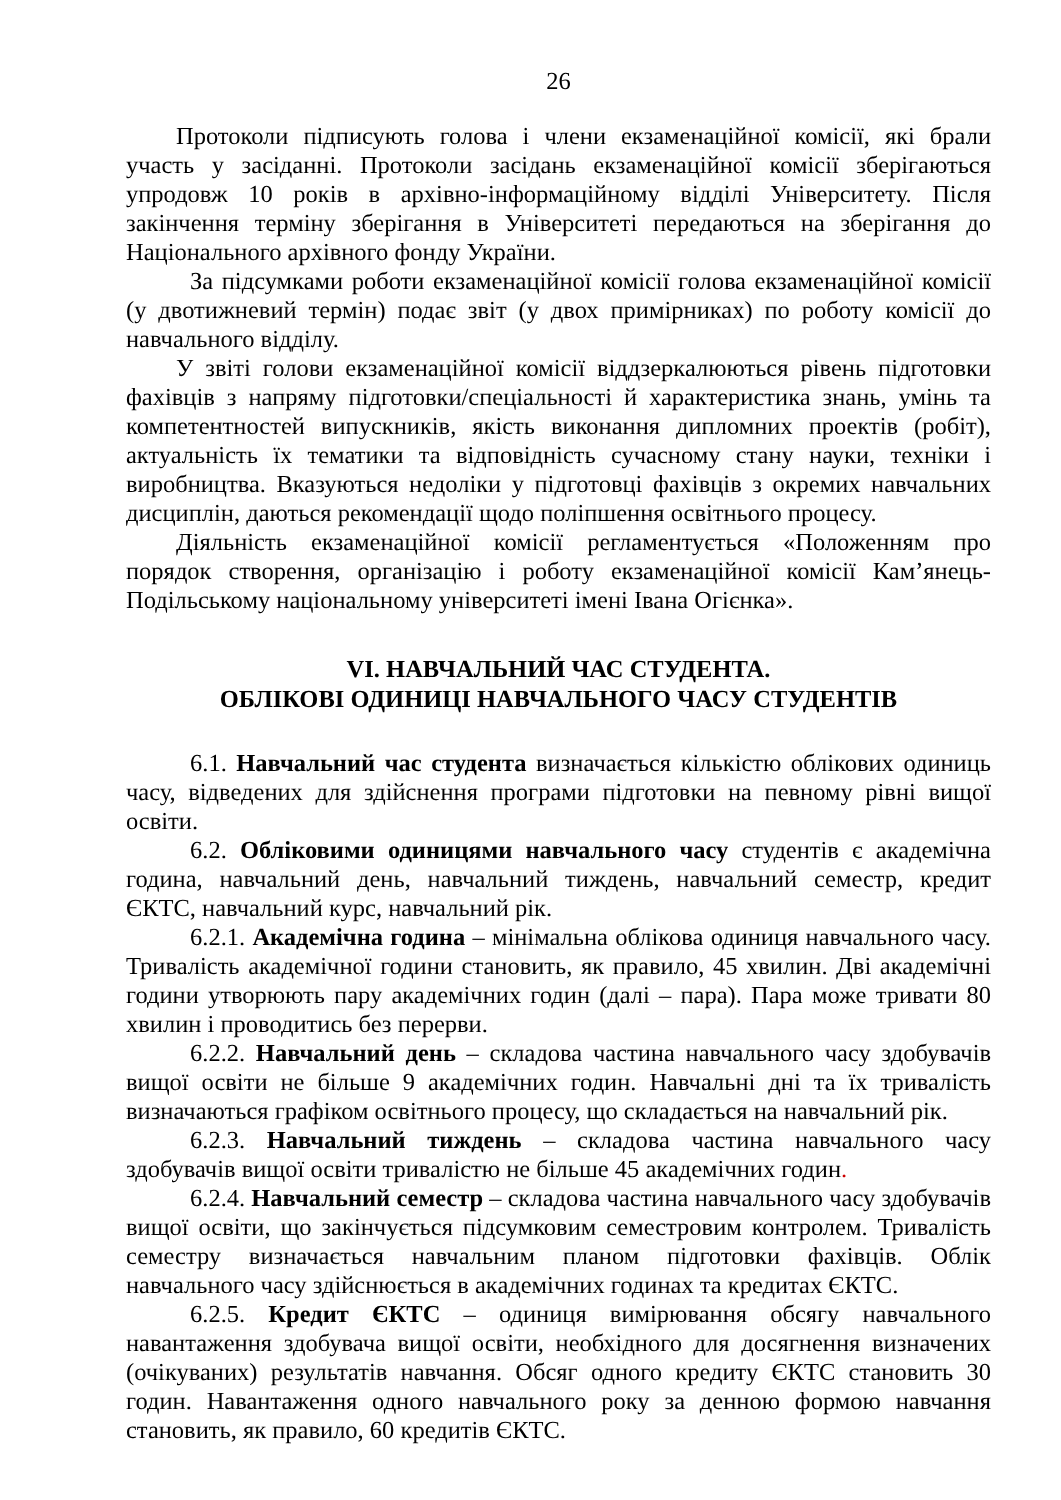26
Протоколи підписують голова і члени екзаменаційної комісії, які брали участь у засіданні. Протоколи засідань екзаменаційної комісії зберігаються упродовж 10 років в архівно-інформаційному відділі Університету. Після закінчення терміну зберігання в Університеті передаються на зберігання до Національного архівного фонду України.
За підсумками роботи екзаменаційної комісії голова екзаменаційної комісії (у двотижневий термін) подає звіт (у двох примірниках) по роботу комісії до навчального відділу.
У звіті голови екзаменаційної комісії віддзеркалюються рівень підготовки фахівців з напряму підготовки/спеціальності й характеристика знань, умінь та компетентностей випускників, якість виконання дипломних проектів (робіт), актуальність їх тематики та відповідність сучасному стану науки, техніки і виробництва. Вказуються недоліки у підготовці фахівців з окремих навчальних дисциплін, даються рекомендації щодо поліпшення освітнього процесу.
Діяльність екзаменаційної комісії регламентується «Положенням про порядок створення, організацію і роботу екзаменаційної комісії Кам’янець-Подільському національному університеті імені Івана Огієнка».
VI. НАВЧАЛЬНИЙ ЧАС СТУДЕНТА.
ОБЛІКОВІ ОДИНИЦІ НАВЧАЛЬНОГО ЧАСУ СТУДЕНТІВ
6.1. Навчальний час студента визначається кількістю облікових одиниць часу, відведених для здійснення програми підготовки на певному рівні вищої освіти.
6.2. Обліковими одиницями навчального часу студентів є академічна година, навчальний день, навчальний тиждень, навчальний семестр, кредит ЄКТС, навчальний курс, навчальний рік.
6.2.1. Академічна година – мінімальна облікова одиниця навчального часу. Тривалість академічної години становить, як правило, 45 хвилин. Дві академічні години утворюють пару академічних годин (далі – пара). Пара може тривати 80 хвилин і проводитись без перерви.
6.2.2. Навчальний день – складова частина навчального часу здобувачів вищої освіти не більше 9 академічних годин. Навчальні дні та їх тривалість визначаються графіком освітнього процесу, що складається на навчальний рік.
6.2.3. Навчальний тиждень – складова частина навчального часу здобувачів вищої освіти тривалістю не більше 45 академічних годин.
6.2.4. Навчальний семестр – складова частина навчального часу здобувачів вищої освіти, що закінчується підсумковим семестровим контролем. Тривалість семестру визначається навчальним планом підготовки фахівців. Облік навчального часу здійснюється в академічних годинах та кредитах ЄКТС.
6.2.5. Кредит ЄКТС – одиниця вимірювання обсягу навчального навантаження здобувача вищої освіти, необхідного для досягнення визначених (очікуваних) результатів навчання. Обсяг одного кредиту ЄКТС становить 30 годин. Навантаження одного навчального року за денною формою навчання становить, як правило, 60 кредитів ЄКТС.